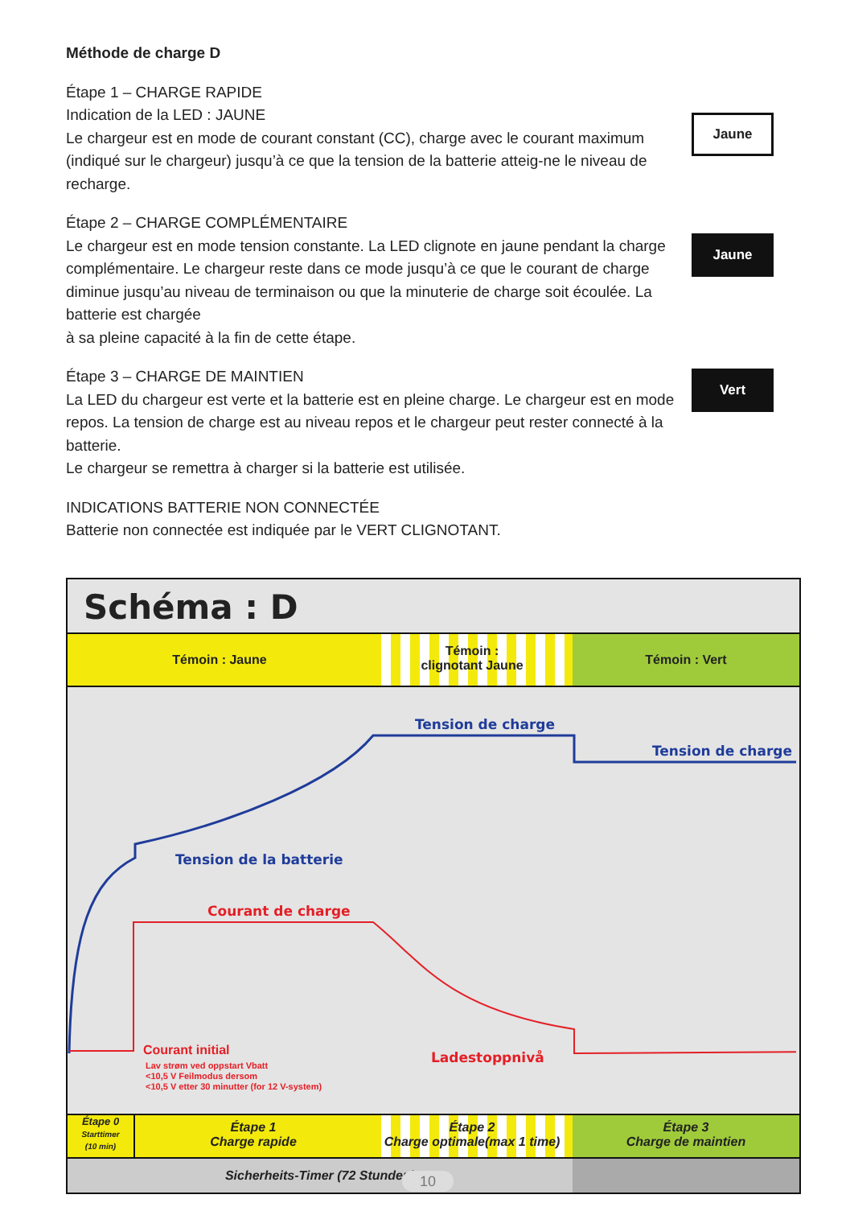Méthode de charge D
Étape 1 – CHARGE RAPIDE
Indication de la LED : JAUNE
Le chargeur est en mode de courant constant (CC), charge avec le courant maximum (indiqué sur le chargeur) jusqu’à ce que la tension de la batterie atteig-ne le niveau de recharge.
Étape 2 – CHARGE COMPLÉMENTAIRE
Le chargeur est en mode tension constante. La LED clignote en jaune pendant la charge complémentaire. Le chargeur reste dans ce mode jusqu’à ce que le courant de charge diminue jusqu’au niveau de terminaison ou que la minuterie de charge soit écoulée. La batterie est chargée
à sa pleine capacité à la fin de cette étape.
Étape 3 – CHARGE DE MAINTIEN
La LED du chargeur est verte et la batterie est en pleine charge. Le chargeur est en mode repos. La tension de charge est au niveau repos et le chargeur peut rester connecté à la batterie.
Le chargeur se remettra à charger si la batterie est utilisée.
INDICATIONS BATTERIE NON CONNECTÉE
Batterie non connectée est indiquée par le VERT CLIGNOTANT.
Jaune
Jaune
Vert
Schéma : D
Témoin : Jaune
Témoin :
clignotant Jaune
Témoin : Vert
Tension de charge
Tension de charge
Tension de la batterie
Courant de charge
Courant initial
Lav strøm ved oppstart Vbatt
<10,5 V Feilmodus dersom
<10,5 V etter 30 minutter (for 12 V-system)
Ladestoppnivå
Étape 0
Starttimer
(10 min)
Étape 1
Charge rapide
Étape 2
Charge optimale(max 1 time)
Étape 3
Charge de maintien
Sicherheits-Timer (72 Stunden)
10